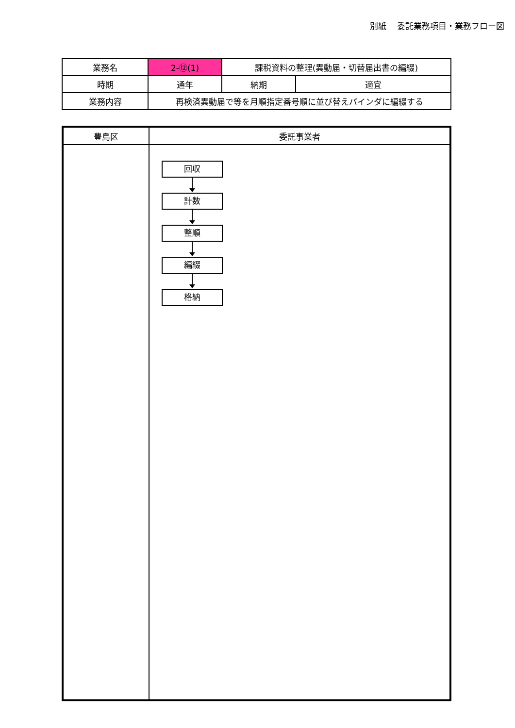別紙　 委託業務項目・業務フロー図
| 業務名 | 2-⑫(1) | 課税資料の整理(異動届・切替届出書の編綴) | |
| 時期 | 通年 | 納期 | 適宜 |
| 業務内容 | 再検済異動届で等を月順指定番号順に並び替えバインダに編綴する | | |
| 豊島区 | 委託事業者 |
| --- | --- |
| | 回収 計数 整順 編綴 格納 |